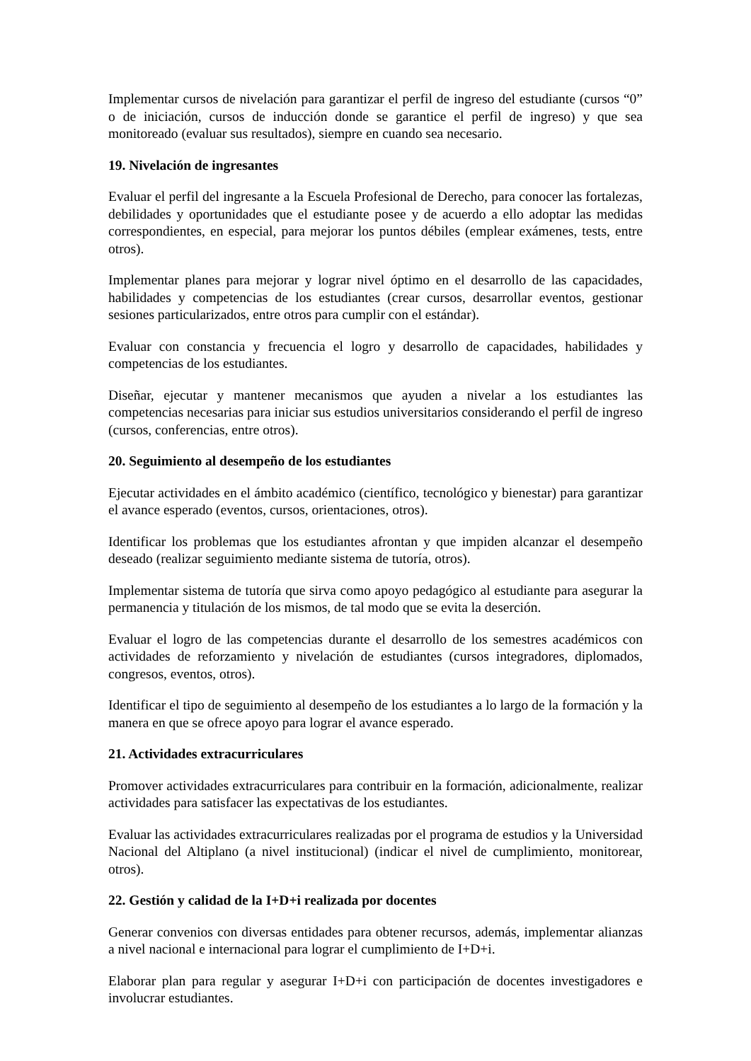Implementar cursos de nivelación para garantizar el perfil de ingreso del estudiante (cursos “0” o de iniciación, cursos de inducción donde se garantice el perfil de ingreso) y que sea monitoreado (evaluar sus resultados), siempre en cuando sea necesario.
19. Nivelación de ingresantes
Evaluar el perfil del ingresante a la Escuela Profesional de Derecho, para conocer las fortalezas, debilidades y oportunidades que el estudiante posee y de acuerdo a ello adoptar las medidas correspondientes, en especial, para mejorar los puntos débiles (emplear exámenes, tests, entre otros).
Implementar planes para mejorar y lograr nivel óptimo en el desarrollo de las capacidades, habilidades y competencias de los estudiantes (crear cursos, desarrollar eventos, gestionar sesiones particularizados, entre otros para cumplir con el estándar).
Evaluar con constancia y frecuencia el logro y desarrollo de capacidades, habilidades y competencias de los estudiantes.
Diseñar, ejecutar y mantener mecanismos que ayuden a nivelar a los estudiantes las competencias necesarias para iniciar sus estudios universitarios considerando el perfil de ingreso (cursos, conferencias, entre otros).
20. Seguimiento al desempeño de los estudiantes
Ejecutar actividades en el ámbito académico (científico, tecnológico y bienestar) para garantizar el avance esperado (eventos, cursos, orientaciones, otros).
Identificar los problemas que los estudiantes afrontan y que impiden alcanzar el desempeño deseado (realizar seguimiento mediante sistema de tutoría, otros).
Implementar sistema de tutoría que sirva como apoyo pedagógico al estudiante para asegurar la permanencia y titulación de los mismos, de tal modo que se evita la deserción.
Evaluar el logro de las competencias durante el desarrollo de los semestres académicos con actividades de reforzamiento y nivelación de estudiantes (cursos integradores, diplomados, congresos, eventos, otros).
Identificar el tipo de seguimiento al desempeño de los estudiantes a lo largo de la formación y la manera en que se ofrece apoyo para lograr el avance esperado.
21. Actividades extracurriculares
Promover actividades extracurriculares para contribuir en la formación, adicionalmente, realizar actividades para satisfacer las expectativas de los estudiantes.
Evaluar las actividades extracurriculares realizadas por el programa de estudios y la Universidad Nacional del Altiplano (a nivel institucional) (indicar el nivel de cumplimiento, monitorear, otros).
22. Gestión y calidad de la I+D+i realizada por docentes
Generar convenios con diversas entidades para obtener recursos, además, implementar alianzas a nivel nacional e internacional para lograr el cumplimiento de I+D+i.
Elaborar plan para regular y asegurar I+D+i con participación de docentes investigadores e involucrar estudiantes.